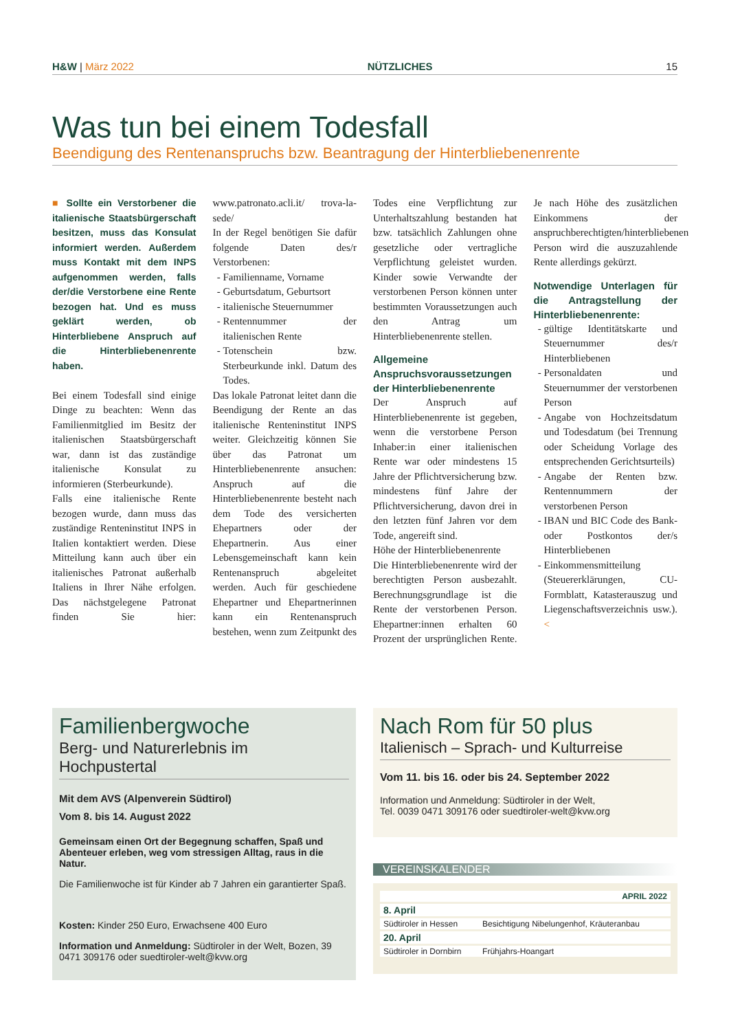H&W | März 2022 NÜTZLICHES 15
Was tun bei einem Todesfall
Beendigung des Rentenanspruchs bzw. Beantragung der Hinterbliebenenrente
■ Sollte ein Verstorbener die italienische Staatsbürgerschaft besitzen, muss das Konsulat informiert werden. Außerdem muss Kontakt mit dem INPS aufgenommen werden, falls der/die Verstorbene eine Rente bezogen hat. Und es muss geklärt werden, ob Hinterbliebene Anspruch auf die Hinterbliebenenrente haben.
Bei einem Todesfall sind einige Dinge zu beachten: Wenn das Familienmitglied im Besitz der italienischen Staatsbürgerschaft war, dann ist das zuständige italienische Konsulat zu informieren (Sterbeurkunde).
Falls eine italienische Rente bezogen wurde, dann muss das zuständige Renteninstitut INPS in Italien kontaktiert werden. Diese Mitteilung kann auch über ein italienisches Patronat außerhalb Italiens in Ihrer Nähe erfolgen. Das nächstgelegene Patronat finden Sie hier: www.patronato.acli.it/ trova-la-sede/
In der Regel benötigen Sie dafür folgende Daten des/r Verstorbenen:
Familienname, Vorname
Geburtsdatum, Geburtsort
italienische Steuernummer
Rentennummer der italienischen Rente
Totenschein bzw. Sterbeurkunde inkl. Datum des Todes.
Das lokale Patronat leitet dann die Beendigung der Rente an das italienische Renteninstitut INPS weiter. Gleichzeitig können Sie über das Patronat um Hinterbliebenenrente ansuchen: Anspruch auf die Hinterbliebenenrente besteht nach dem Tode des versicherten Ehepartners oder der Ehepartnerin. Aus einer Lebensgemeinschaft kann kein Rentenanspruch abgeleitet werden. Auch für geschiedene Ehepartner und Ehepartnerinnen kann ein Rentenanspruch bestehen, wenn zum Zeitpunkt des Todes eine Verpflichtung zur Unterhaltszahlung bestanden hat bzw. tatsächlich Zahlungen ohne gesetzliche oder vertragliche Verpflichtung geleistet wurden. Kinder sowie Verwandte der verstorbenen Person können unter bestimmten Voraussetzungen auch den Antrag um Hinterbliebenenrente stellen.
Allgemeine Anspruchsvoraussetzungen der Hinterbliebenenrente
Der Anspruch auf Hinterbliebenenrente ist gegeben, wenn die verstorbene Person Inhaber:in einer italienischen Rente war oder mindestens 15 Jahre der Pflichtversicherung bzw. mindestens fünf Jahre der Pflichtversicherung, davon drei in den letzten fünf Jahren vor dem Tode, angereift sind.
Höhe der Hinterbliebenenrente
Die Hinterbliebenenrente wird der berechtigten Person ausbezahlt. Berechnungsgrundlage ist die Rente der verstorbenen Person. Ehepartner:innen erhalten 60 Prozent der ursprünglichen Rente. Je nach Höhe des zusätzlichen Einkommens der anspruchberechtigten/hinterbliebenen Person wird die auszuzahlende Rente allerdings gekürzt.
Notwendige Unterlagen für die Antragstellung der Hinterbliebenenrente:
gültige Identitätskarte und Steuernummer des/r Hinterbliebenen
Personaldaten und Steuernummer der verstorbenen Person
Angabe von Hochzeitsdatum und Todesdatum (bei Trennung oder Scheidung Vorlage des entsprechenden Gerichtsurteils)
Angabe der Renten bzw. Rentennummern der verstorbenen Person
IBAN und BIC Code des Bank- oder Postkontos der/s Hinterbliebenen
Einkommensmitteilung (Steuererklärungen, CU-Formblatt, Katasterauszug und Liegenschaftsverzeichnis usw.). <
Familienbergwoche
Berg- und Naturerlebnis im Hochpustertal
Mit dem AVS (Alpenverein Südtirol)
Vom 8. bis 14. August 2022
Gemeinsam einen Ort der Begegnung schaffen, Spaß und Abenteuer erleben, weg vom stressigen Alltag, raus in die Natur.
Die Familienwoche ist für Kinder ab 7 Jahren ein garantierter Spaß.
Kosten: Kinder 250 Euro, Erwachsene 400 Euro
Information und Anmeldung: Südtiroler in der Welt, Bozen, 39 0471 309176 oder suedtiroler-welt@kvw.org
Nach Rom für 50 plus
Italienisch – Sprach- und Kulturreise
Vom 11. bis 16. oder bis 24. September 2022
Information und Anmeldung: Südtiroler in der Welt,
Tel. 0039 0471 309176 oder suedtiroler-welt@kvw.org
VEREINSKALENDER
| APRIL 2022 | |
| 8. April | |
| Südtiroler in Hessen | Besichtigung Nibelungenhof, Kräuteranbau |
| 20. April | |
| Südtiroler in Dornbirn | Frühjahrs-Hoangart |